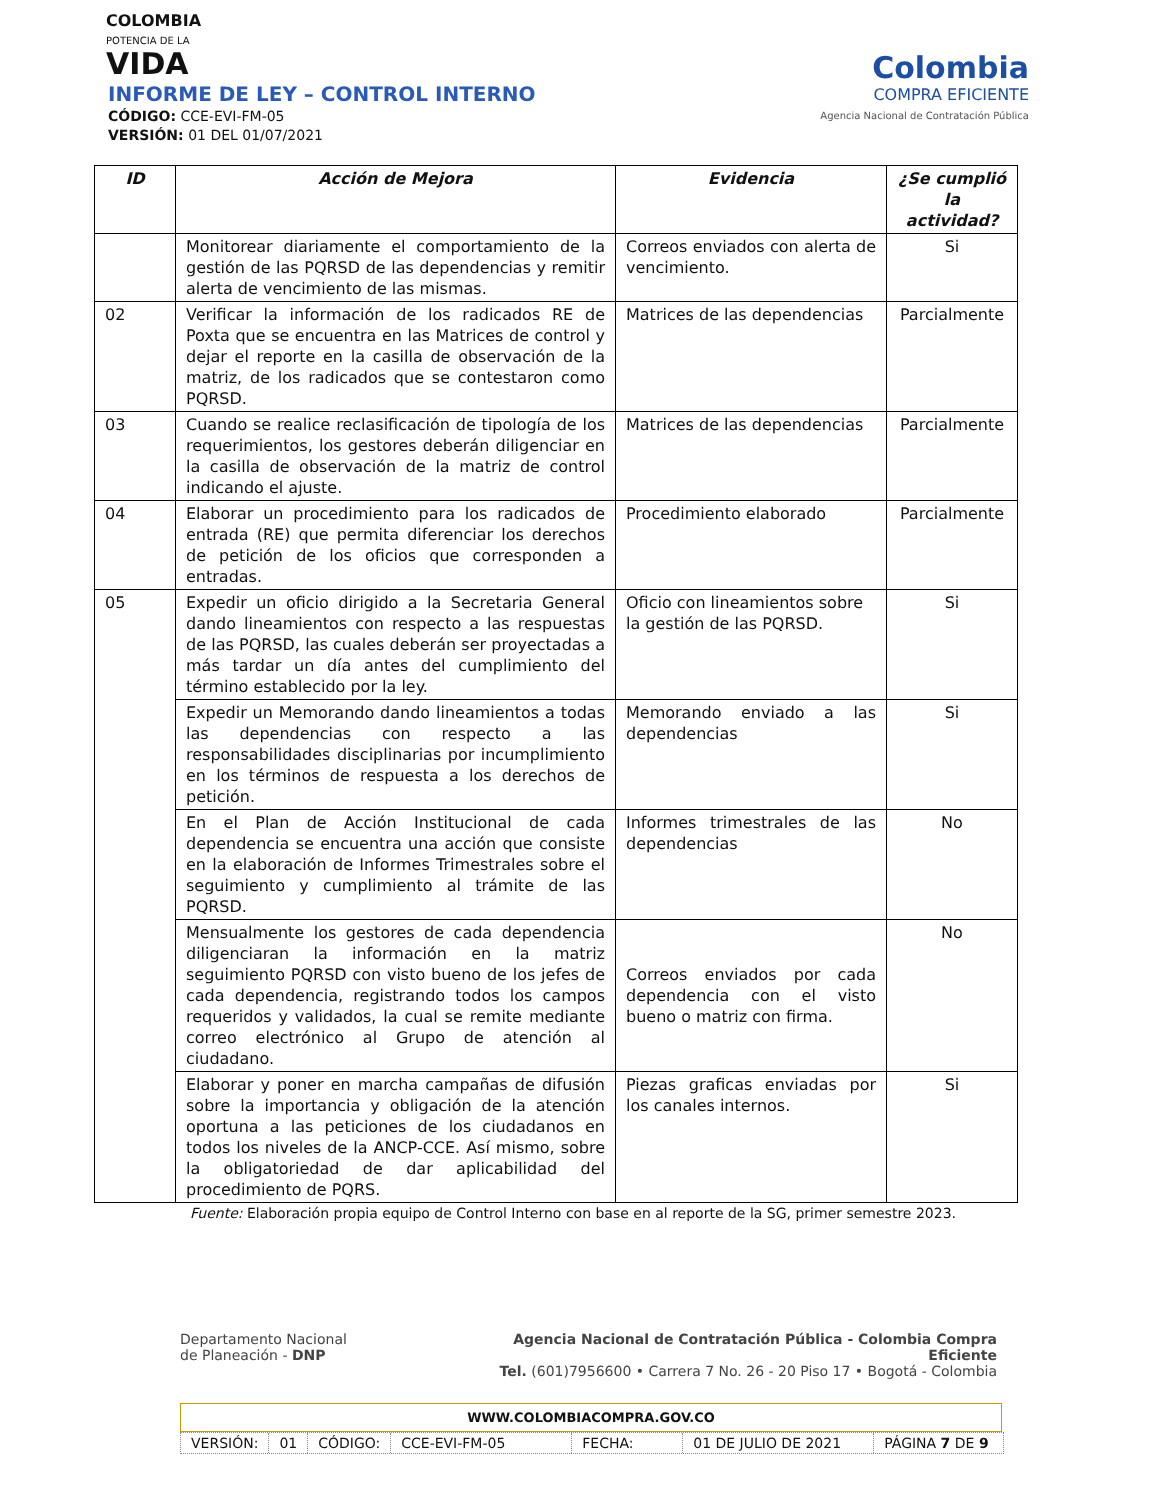COLOMBIA
POTENCIA DE LA
VIDA
Colombia
COMPRA EFICIENTE
Agencia Nacional de Contratación Pública
INFORME DE LEY – CONTROL INTERNO
CÓDIGO: CCE-EVI-FM-05
VERSIÓN: 01 DEL 01/07/2021
| ID | Acción de Mejora | Evidencia | ¿Se cumplió la actividad? |
| --- | --- | --- | --- |
| | Monitorear diariamente el comportamiento de la gestión de las PQRSD de las dependencias y remitir alerta de vencimiento de las mismas. | Correos enviados con alerta de vencimiento. | Si |
| 02 | Verificar la información de los radicados RE de Poxta que se encuentra en las Matrices de control y dejar el reporte en la casilla de observación de la matriz, de los radicados que se contestaron como PQRSD. | Matrices de las dependencias | Parcialmente |
| 03 | Cuando se realice reclasificación de tipología de los requerimientos, los gestores deberán diligenciar en la casilla de observación de la matriz de control indicando el ajuste. | Matrices de las dependencias | Parcialmente |
| 04 | Elaborar un procedimiento para los radicados de entrada (RE) que permita diferenciar los derechos de petición de los oficios que corresponden a entradas. | Procedimiento elaborado | Parcialmente |
| 05 | Expedir un oficio dirigido a la Secretaria General dando lineamientos con respecto a las respuestas de las PQRSD, las cuales deberán ser proyectadas a más tardar un día antes del cumplimiento del término establecido por la ley. | Oficio con lineamientos sobre la gestión de las PQRSD. | Si |
| | Expedir un Memorando dando lineamientos a todas las dependencias con respecto a las responsabilidades disciplinarias por incumplimiento en los términos de respuesta a los derechos de petición. | Memorando enviado a las dependencias | Si |
| | En el Plan de Acción Institucional de cada dependencia se encuentra una acción que consiste en la elaboración de Informes Trimestrales sobre el seguimiento y cumplimiento al trámite de las PQRSD. | Informes trimestrales de las dependencias | No |
| | Mensualmente los gestores de cada dependencia diligenciaran la información en la matriz seguimiento PQRSD con visto bueno de los jefes de cada dependencia, registrando todos los campos requeridos y validados, la cual se remite mediante correo electrónico al Grupo de atención al ciudadano. | Correos enviados por cada dependencia con el visto bueno o matriz con firma. | No |
| | Elaborar y poner en marcha campañas de difusión sobre la importancia y obligación de la atención oportuna a las peticiones de los ciudadanos en todos los niveles de la ANCP-CCE. Así mismo, sobre la obligatoriedad de dar aplicabilidad del procedimiento de PQRS. | Piezas graficas enviadas por los canales internos. | Si |
Fuente: Elaboración propia equipo de Control Interno con base en al reporte de la SG, primer semestre 2023.
Agencia Nacional de Contratación Pública - Colombia Compra Eficiente
Tel. (601)7956600 • Carrera 7 No. 26 - 20 Piso 17 • Bogotá - Colombia
Departamento Nacional
de Planeación - DNP
WWW.COLOMBIACOMPRA.GOV.CO
VERSIÓN: 01 CÓDIGO: CCE-EVI-FM-05 FECHA: 01 DE JULIO DE 2021 PÁGINA 7 DE 9